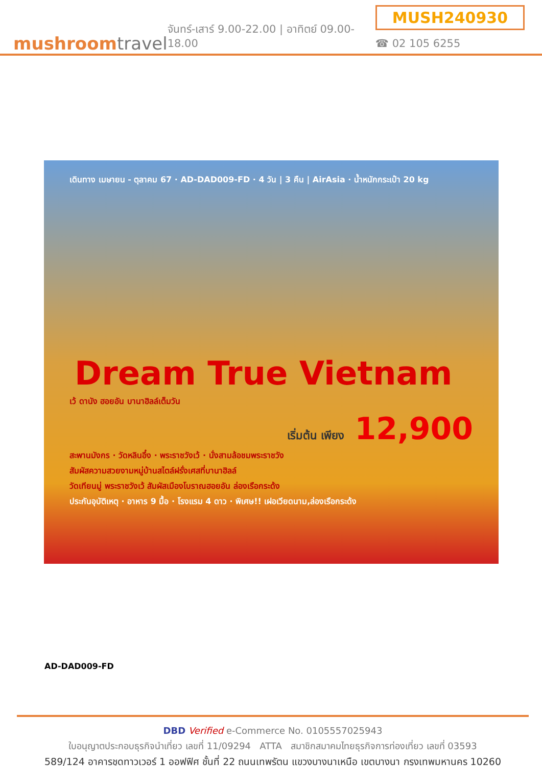mushroomtravel
จันทร์-เสาร์ 9.00-22.00 | อาทิตย์ 09.00-18.00
MUSH240930
☎ 02 105 6255
เดินทาง เมษายน - ตุลาคม 67 · AD-DAD009-FD · 4 วัน | 3 คืน | AirAsia · น้ำหนักกระเป๋า 20 kg
Dream True Vietnam
เว้ ดานัง ฮอยอัน บานาฮิลล์เต็มวัน
เริ่มต้น เพียง 12,900
สะพานมังกร · วัดหลินอึ๋ง · พระราชวังเว้ · นั่งสามล้อชมพระราชวัง
สัมผัสความสวยงามหมู่บ้านสไตล์ฝรั่งเศสที่บานาฮิลล์
วัดเทียนมู่ พระราชวังเว้ สัมผัสเมืองโบราณฮอยอัน ล่องเรือกระด้ง
ประกันอุบัติเหตุ · อาหาร 9 มื้อ · โรงแรม 4 ดาว · พิเศษ!! เฝอเวียดนาม,ล่องเรือกระด้ง
AD-DAD009-FD
DBD Verified e-Commerce No. 0105557025943
ใบอนุญาตประกอบธุรกิจนำเที่ยว เลขที่ 11/09294 ATTA สมาชิกสมาคมไทยธุรกิจการท่องเที่ยว เลขที่ 03593
589/124 อาคารชุดทาวเวอร์ 1 ออฟฟิศ ชั้นที่ 22 ถนนเทพรัตน แขวงบางนาเหนือ เขตบางนา กรุงเทพมหานคร 10260